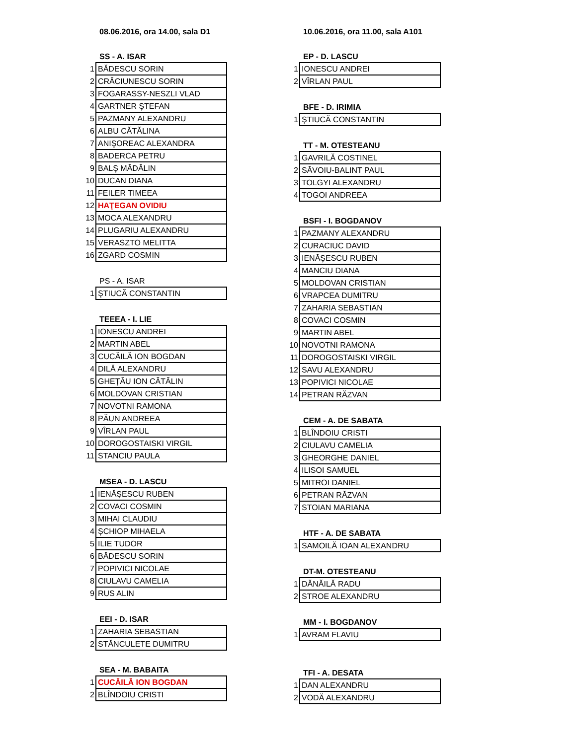08.06.2016, ora 14.00, sala D1
SS - A. ISAR
| 1 | BĂDESCU SORIN |
| 2 | CRĂCIUNESCU SORIN |
| 3 | FOGARASSY-NESZLI VLAD |
| 4 | GARTNER ŞTEFAN |
| 5 | PAZMANY ALEXANDRU |
| 6 | ALBU CĂTĂLINA |
| 7 | ANIŞOREAC ALEXANDRA |
| 8 | BADERCA PETRU |
| 9 | BALŞ MĂDĂLIN |
| 10 | DUCAN DIANA |
| 11 | FEILER TIMEEA |
| 12 | HAŢEGAN OVIDIU |
| 13 | MOCA ALEXANDRU |
| 14 | PLUGARIU ALEXANDRU |
| 15 | VERASZTO MELITTA |
| 16 | ZGARD COSMIN |
PS - A. ISAR
| 1 | ŞTIUCĂ CONSTANTIN |
TEEEA - I. LIE
| 1 | IONESCU ANDREI |
| 2 | MARTIN ABEL |
| 3 | CUCĂILĂ ION BOGDAN |
| 4 | DILĂ ALEXANDRU |
| 5 | GHEȚĂU ION CĂTĂLIN |
| 6 | MOLDOVAN CRISTIAN |
| 7 | NOVOTNI RAMONA |
| 8 | PĂUN ANDREEA |
| 9 | VÎRLAN PAUL |
| 10 | DOROGOSTAISKI VIRGIL |
| 11 | STANCIU PAULA |
MSEA - D. LASCU
| 1 | IENĂȘESCU RUBEN |
| 2 | COVACI COSMIN |
| 3 | MIHAI CLAUDIU |
| 4 | ȘCHIOP MIHAELA |
| 5 | ILIE TUDOR |
| 6 | BĂDESCU SORIN |
| 7 | POPIVICI NICOLAE |
| 8 | CIULAVU CAMELIA |
| 9 | RUS ALIN |
EEI - D. ISAR
| 1 | ZAHARIA SEBASTIAN |
| 2 | STĂNCULETE DUMITRU |
SEA - M. BABAITA
| 1 | CUCĂILĂ ION BOGDAN |
| 2 | BLÎNDOIU CRISTI |
10.06.2016, ora 11.00, sala A101
EP - D. LASCU
| 1 | IONESCU ANDREI |
| 2 | VÎRLAN PAUL |
BFE - D. IRIMIA
| 1 | ŞTIUCĂ CONSTANTIN |
TT - M. OTESTEANU
| 1 | GAVRILĂ COSTINEL |
| 2 | SĂVOIU-BALINT PAUL |
| 3 | TOLGYI ALEXANDRU |
| 4 | TOGOI ANDREEA |
BSFI - I. BOGDANOV
| 1 | PAZMANY ALEXANDRU |
| 2 | CURACIUC DAVID |
| 3 | IENĂȘESCU RUBEN |
| 4 | MANCIU DIANA |
| 5 | MOLDOVAN CRISTIAN |
| 6 | VRAPCEA DUMITRU |
| 7 | ZAHARIA SEBASTIAN |
| 8 | COVACI COSMIN |
| 9 | MARTIN ABEL |
| 10 | NOVOTNI RAMONA |
| 11 | DOROGOSTAISKI VIRGIL |
| 12 | SAVU ALEXANDRU |
| 13 | POPIVICI NICOLAE |
| 14 | PETRAN RĂZVAN |
CEM - A. DE SABATA
| 1 | BLÎNDOIU CRISTI |
| 2 | CIULAVU CAMELIA |
| 3 | GHEORGHE DANIEL |
| 4 | ILISOI SAMUEL |
| 5 | MITROI DANIEL |
| 6 | PETRAN RĂZVAN |
| 7 | STOIAN MARIANA |
HTF - A. DE SABATA
| 1 | SAMOILĂ IOAN ALEXANDRU |
DT-M. OTESTEANU
| 1 | DĂNĂILĂ RADU |
| 2 | STROE ALEXANDRU |
MM - I. BOGDANOV
| 1 | AVRAM FLAVIU |
TFI - A. DESATA
| 1 | DAN ALEXANDRU |
| 2 | VODĂ ALEXANDRU |